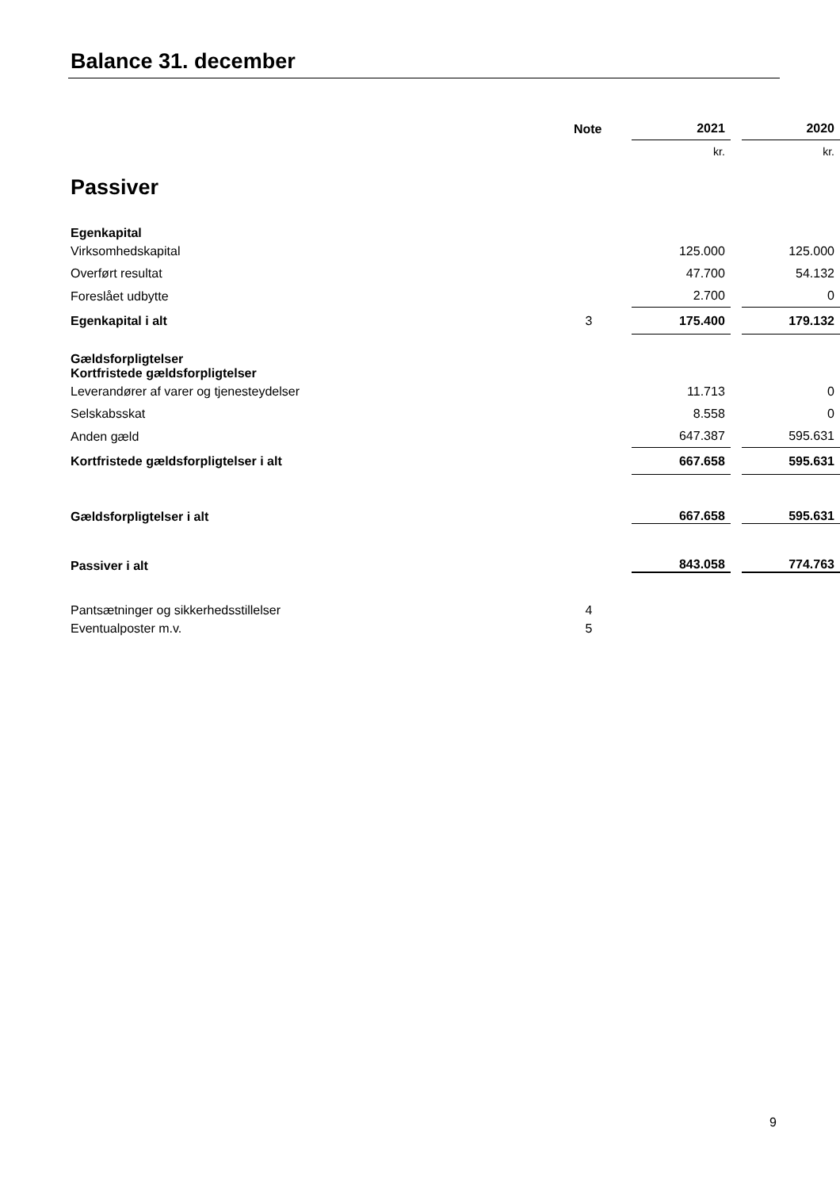Balance 31. december
| | Note | 2021 | | 2020 |
| --- | --- | --- | --- | --- |
| | | kr. | | kr. |
| Passiver | | | | |
| Egenkapital | | | | |
| Virksomhedskapital | | 125.000 | | 125.000 |
| Overført resultat | | 47.700 | | 54.132 |
| Foreslået udbytte | | 2.700 | | 0 |
| Egenkapital i alt | 3 | 175.400 | | 179.132 |
| Gældsforpligtelser Kortfristede gældsforpligtelser | | | | |
| Leverandører af varer og tjenesteydelser | | 11.713 | | 0 |
| Selskabsskat | | 8.558 | | 0 |
| Anden gæld | | 647.387 | | 595.631 |
| Kortfristede gældsforpligtelser i alt | | 667.658 | | 595.631 |
| Gældsforpligtelser i alt | | 667.658 | | 595.631 |
| Passiver i alt | | 843.058 | | 774.763 |
| Pantsætninger og sikkerhedsstillelser | 4 | | | |
| Eventualposter m.v. | 5 | | | |
9